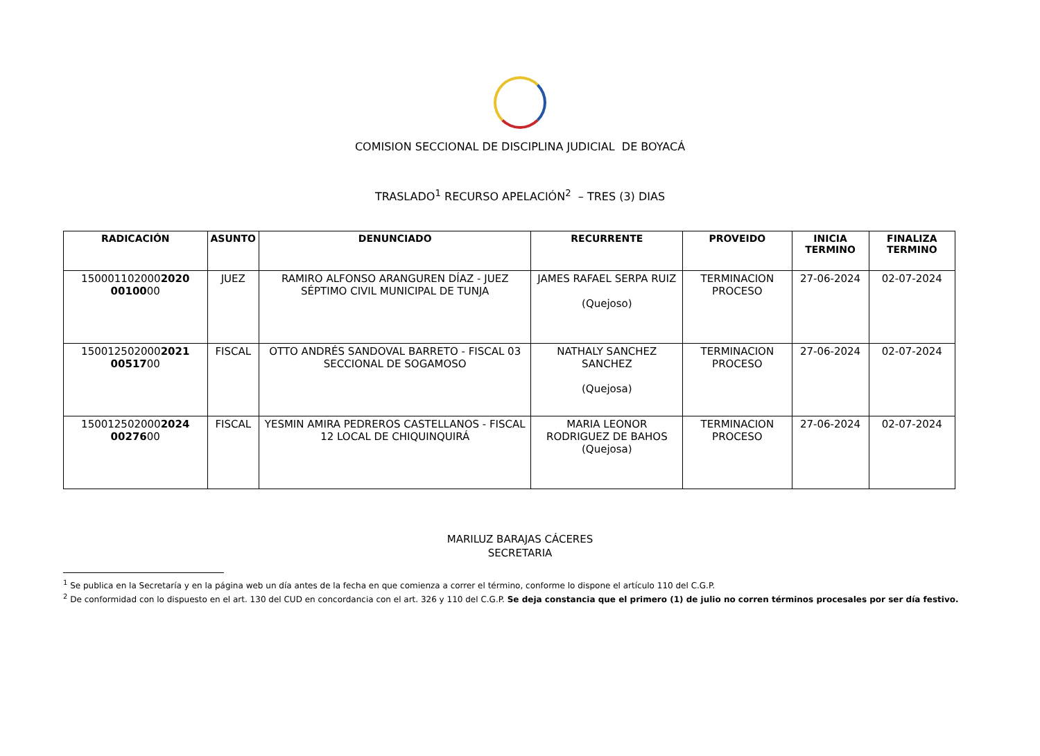COMISION SECCIONAL DE DISCIPLINA JUDICIAL DE BOYACÁ
TRASLADO<sup>1</sup> RECURSO APELACIÓN<sup>2</sup> – TRES (3) DIAS
| RADICACIÓN | ASUNTO | DENUNCIADO | RECURRENTE | PROVEIDO | INICIA TERMINO | FINALIZA TERMINO |
| --- | --- | --- | --- | --- | --- | --- |
| 150001102000 2020 00100 00 | JUEZ | RAMIRO ALFONSO ARANGUREN DÍAZ - JUEZ SÉPTIMO CIVIL MUNICIPAL DE TUNJA | JAMES RAFAEL SERPA RUIZ (Quejoso) | TERMINACION PROCESO | 27-06-2024 | 02-07-2024 |
| 150012502000 2021 00517 00 | FISCAL | OTTO ANDRÉS SANDOVAL BARRETO - FISCAL 03 SECCIONAL DE SOGAMOSO | NATHALY SANCHEZ SANCHEZ (Quejosa) | TERMINACION PROCESO | 27-06-2024 | 02-07-2024 |
| 150012502000 2024 00276 00 | FISCAL | YESMIN AMIRA PEDREROS CASTELLANOS - FISCAL 12 LOCAL DE CHIQUINQUIRÁ | MARIA LEONOR RODRIGUEZ DE BAHOS (Quejosa) | TERMINACION PROCESO | 27-06-2024 | 02-07-2024 |
MARILUZ BARAJAS CÁCERES
SECRETARIA
<sup>1</sup> Se publica en la Secretaría y en la página web un día antes de la fecha en que comienza a correr el término, conforme lo dispone el artículo 110 del C.G.P.
<sup>2</sup> De conformidad con lo dispuesto en el art. 130 del CUD en concordancia con el art. 326 y 110 del C.G.P. Se deja constancia que el primero (1) de julio no corren términos procesales por ser día festivo.